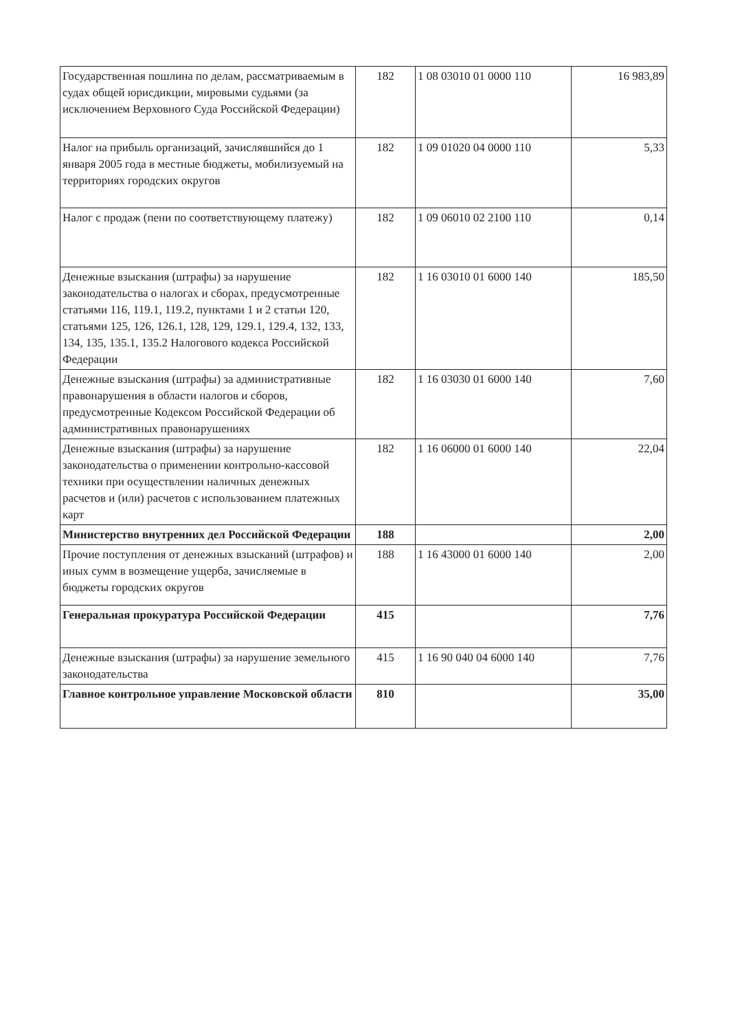| Государственная пошлина по делам, рассматриваемым в судах общей юрисдикции, мировыми судьями (за исключением Верховного Суда Российской Федерации) | 182 | 1 08 03010 01 0000 110 | 16 983,89 |
| Налог на прибыль организаций, зачислявшийся до 1 января 2005 года в местные бюджеты, мобилизуемый на территориях городских округов | 182 | 1 09 01020 04 0000 110 | 5,33 |
| Налог с продаж (пени по соответствующему платежу) | 182 | 1 09 06010 02 2100 110 | 0,14 |
| Денежные взыскания (штрафы) за нарушение законодательства о налогах и сборах, предусмотренные статьями 116, 119.1, 119.2, пунктами 1 и 2 статьи 120, статьями 125, 126, 126.1, 128, 129, 129.1, 129.4, 132, 133, 134, 135, 135.1, 135.2 Налогового кодекса Российской Федерации | 182 | 1 16 03010 01 6000 140 | 185,50 |
| Денежные взыскания (штрафы) за административные правонарушения в области налогов и сборов, предусмотренные Кодексом Российской Федерации об административных правонарушениях | 182 | 1 16 03030 01 6000 140 | 7,60 |
| Денежные взыскания (штрафы) за нарушение законодательства о применении контрольно-кассовой техники при осуществлении наличных денежных расчетов и (или) расчетов с использованием платежных карт | 182 | 1 16 06000 01 6000 140 | 22,04 |
| Министерство внутренних дел Российской Федерации | 188 | | 2,00 |
| Прочие поступления от денежных взысканий (штрафов) и иных сумм в возмещение ущерба, зачисляемые в бюджеты городских округов | 188 | 1 16 43000 01 6000 140 | 2,00 |
| Генеральная прокуратура Российской Федерации | 415 | | 7,76 |
| Денежные взыскания (штрафы) за нарушение земельного законодательства | 415 | 1 16 90 040 04 6000 140 | 7,76 |
| Главное контрольное управление Московской области | 810 | | 35,00 |